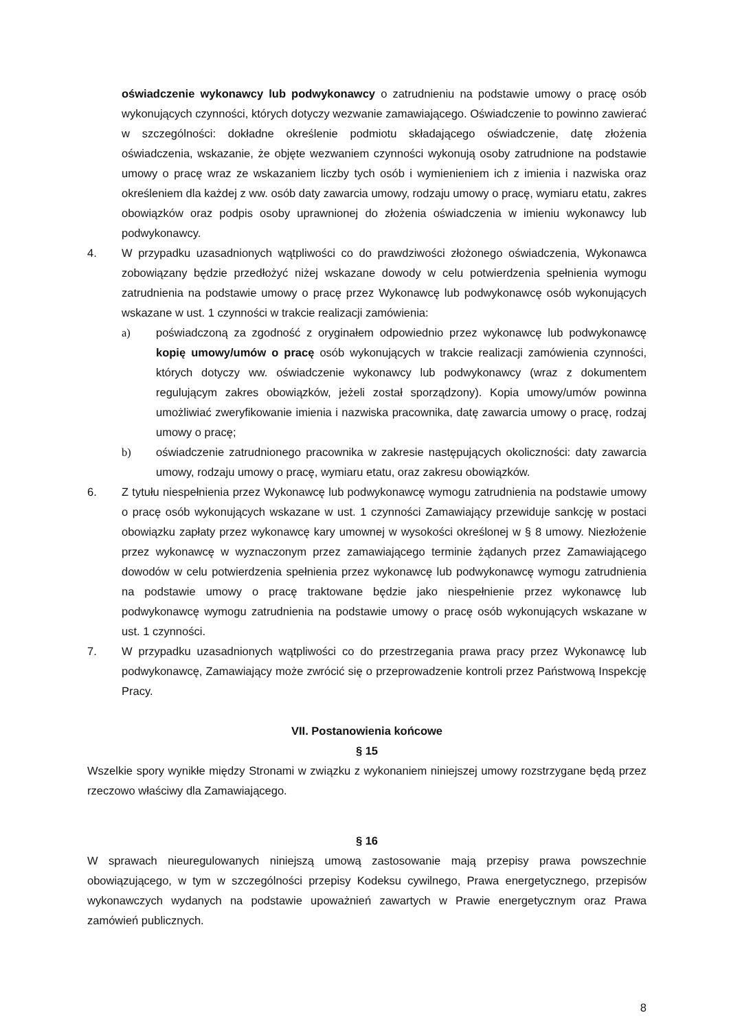oświadczenie wykonawcy lub podwykonawcy o zatrudnieniu na podstawie umowy o pracę osób wykonujących czynności, których dotyczy wezwanie zamawiającego. Oświadczenie to powinno zawierać w szczególności: dokładne określenie podmiotu składającego oświadczenie, datę złożenia oświadczenia, wskazanie, że objęte wezwaniem czynności wykonują osoby zatrudnione na podstawie umowy o pracę wraz ze wskazaniem liczby tych osób i wymienieniem ich z imienia i nazwiska oraz określeniem dla każdej z ww. osób daty zawarcia umowy, rodzaju umowy o pracę, wymiaru etatu, zakres obowiązków oraz podpis osoby uprawnionej do złożenia oświadczenia w imieniu wykonawcy lub podwykonawcy.
4. W przypadku uzasadnionych wątpliwości co do prawdziwości złożonego oświadczenia, Wykonawca zobowiązany będzie przedłożyć niżej wskazane dowody w celu potwierdzenia spełnienia wymogu zatrudnienia na podstawie umowy o pracę przez Wykonawcę lub podwykonawcę osób wykonujących wskazane w ust. 1 czynności w trakcie realizacji zamówienia:
a) poświadczoną za zgodność z oryginałem odpowiednio przez wykonawcę lub podwykonawcę kopię umowy/umów o pracę osób wykonujących w trakcie realizacji zamówienia czynności, których dotyczy ww. oświadczenie wykonawcy lub podwykonawcy (wraz z dokumentem regulującym zakres obowiązków, jeżeli został sporządzony). Kopia umowy/umów powinna umożliwiać zweryfikowanie imienia i nazwiska pracownika, datę zawarcia umowy o pracę, rodzaj umowy o pracę;
b) oświadczenie zatrudnionego pracownika w zakresie następujących okoliczności: daty zawarcia umowy, rodzaju umowy o pracę, wymiaru etatu, oraz zakresu obowiązków.
6. Z tytułu niespełnienia przez Wykonawcę lub podwykonawcę wymogu zatrudnienia na podstawie umowy o pracę osób wykonujących wskazane w ust. 1 czynności Zamawiający przewiduje sankcję w postaci obowiązku zapłaty przez wykonawcę kary umownej w wysokości określonej w § 8 umowy. Niezłożenie przez wykonawcę w wyznaczonym przez zamawiającego terminie żądanych przez Zamawiającego dowodów w celu potwierdzenia spełnienia przez wykonawcę lub podwykonawcę wymogu zatrudnienia na podstawie umowy o pracę traktowane będzie jako niespełnienie przez wykonawcę lub podwykonawcę wymogu zatrudnienia na podstawie umowy o pracę osób wykonujących wskazane w ust. 1 czynności.
7. W przypadku uzasadnionych wątpliwości co do przestrzegania prawa pracy przez Wykonawcę lub podwykonawcę, Zamawiający może zwrócić się o przeprowadzenie kontroli przez Państwową Inspekcję Pracy.
VII. Postanowienia końcowe
§ 15
Wszelkie spory wynikłe między Stronami w związku z wykonaniem niniejszej umowy rozstrzygane będą przez rzeczowo właściwy dla Zamawiającego.
§ 16
W sprawach nieuregulowanych niniejszą umową zastosowanie mają przepisy prawa powszechnie obowiązującego, w tym w szczególności przepisy Kodeksu cywilnego, Prawa energetycznego, przepisów wykonawczych wydanych na podstawie upoważnień zawartych w Prawie energetycznym oraz Prawa zamówień publicznych.
8